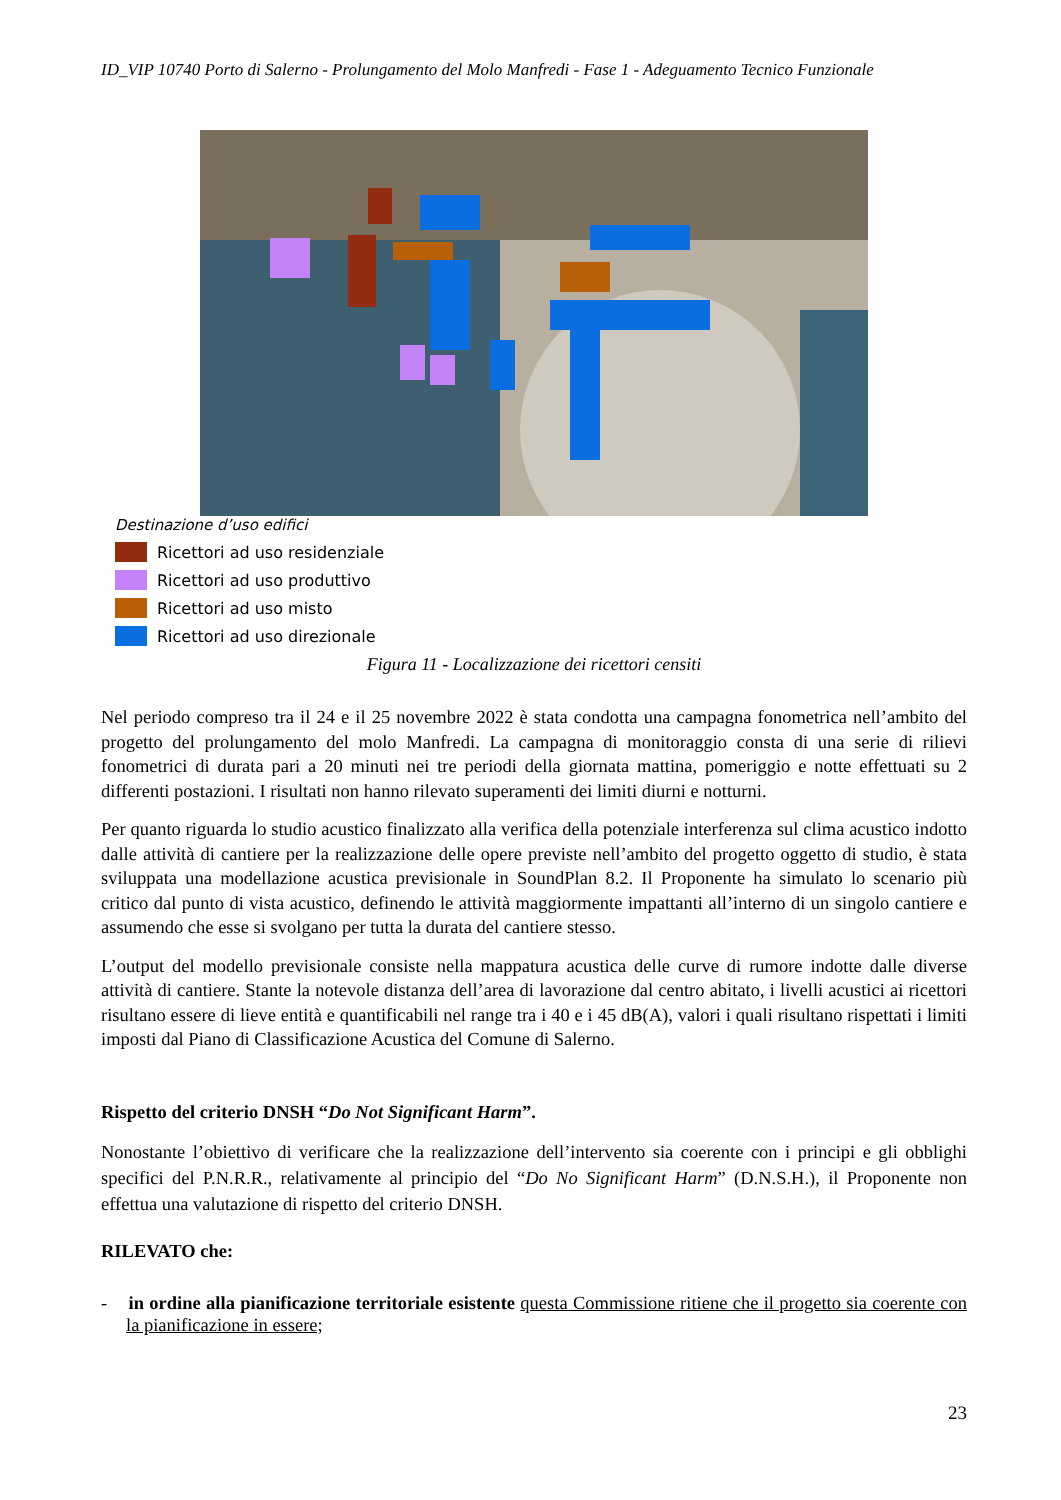ID_VIP 10740 Porto di Salerno - Prolungamento del Molo Manfredi - Fase 1 - Adeguamento Tecnico Funzionale
Destinazione d’uso edifici
Ricettori ad uso residenziale
Ricettori ad uso produttivo
Ricettori ad uso misto
Ricettori ad uso direzionale
Figura 11 - Localizzazione dei ricettori censiti
Nel periodo compreso tra il 24 e il 25 novembre 2022 è stata condotta una campagna fonometrica nell’ambito del progetto del prolungamento del molo Manfredi. La campagna di monitoraggio consta di una serie di rilievi fonometrici di durata pari a 20 minuti nei tre periodi della giornata mattina, pomeriggio e notte effettuati su 2 differenti postazioni. I risultati non hanno rilevato superamenti dei limiti diurni e notturni.
Per quanto riguarda lo studio acustico finalizzato alla verifica della potenziale interferenza sul clima acustico indotto dalle attività di cantiere per la realizzazione delle opere previste nell’ambito del progetto oggetto di studio, è stata sviluppata una modellazione acustica previsionale in SoundPlan 8.2. Il Proponente ha simulato lo scenario più critico dal punto di vista acustico, definendo le attività maggiormente impattanti all’interno di un singolo cantiere e assumendo che esse si svolgano per tutta la durata del cantiere stesso.
L’output del modello previsionale consiste nella mappatura acustica delle curve di rumore indotte dalle diverse attività di cantiere. Stante la notevole distanza dell’area di lavorazione dal centro abitato, i livelli acustici ai ricettori risultano essere di lieve entità e quantificabili nel range tra i 40 e i 45 dB(A), valori i quali risultano rispettati i limiti imposti dal Piano di Classificazione Acustica del Comune di Salerno.
Rispetto del criterio DNSH “Do Not Significant Harm”.
Nonostante l’obiettivo di verificare che la realizzazione dell’intervento sia coerente con i principi e gli obblighi specifici del P.N.R.R., relativamente al principio del “Do No Significant Harm” (D.N.S.H.), il Proponente non effettua una valutazione di rispetto del criterio DNSH.
RILEVATO che:
- in ordine alla pianificazione territoriale esistente questa Commissione ritiene che il progetto sia coerente con la pianificazione in essere;
23